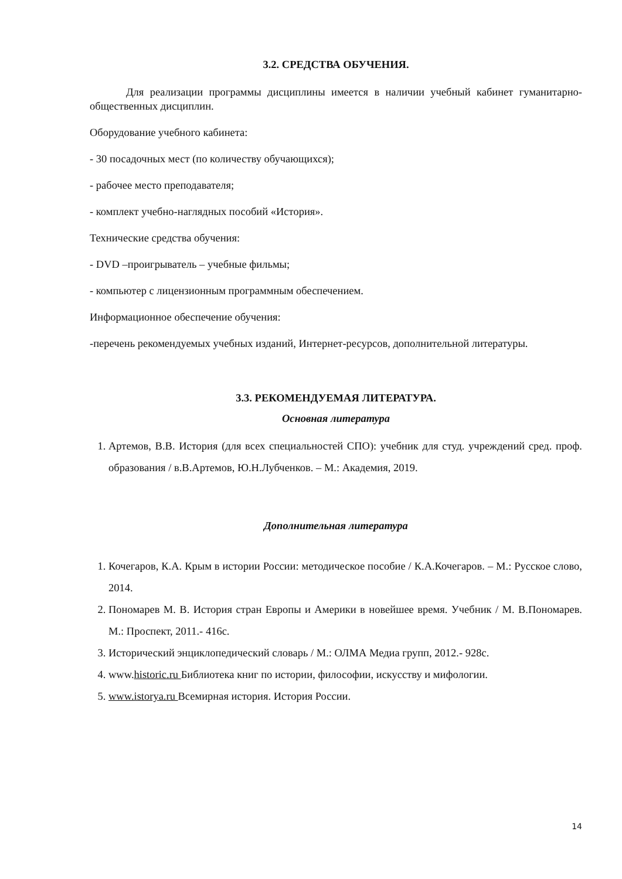3.2. СРЕДСТВА ОБУЧЕНИЯ.
Для реализации программы дисциплины имеется в наличии учебный кабинет гуманитарно-общественных дисциплин.
Оборудование учебного кабинета:
- 30 посадочных мест (по количеству обучающихся);
- рабочее место преподавателя;
- комплект учебно-наглядных пособий «История».
Технические средства обучения:
- DVD –проигрыватель – учебные фильмы;
- компьютер с лицензионным программным обеспечением.
Информационное обеспечение обучения:
-перечень рекомендуемых учебных изданий, Интернет-ресурсов, дополнительной литературы.
3.3. РЕКОМЕНДУЕМАЯ ЛИТЕРАТУРА.
Основная литература
1. Артемов, В.В. История (для всех специальностей СПО): учебник для студ. учреждений сред. проф. образования / в.В.Артемов, Ю.Н.Лубченков. – М.: Академия, 2019.
Дополнительная литература
1. Кочегаров, К.А. Крым в истории России: методическое пособие / К.А.Кочегаров. – М.: Русское слово, 2014.
2. Пономарев М. В. История стран Европы и Америки в новейшее время. Учебник / М. В.Пономарев. М.: Проспект, 2011.- 416с.
3. Исторический энциклопедический словарь / М.: ОЛМА Медиа групп, 2012.- 928с.
4. www.historic.ru Библиотека книг по истории, философии, искусству и мифологии.
5. www.istorya.ru Всемирная история. История России.
14